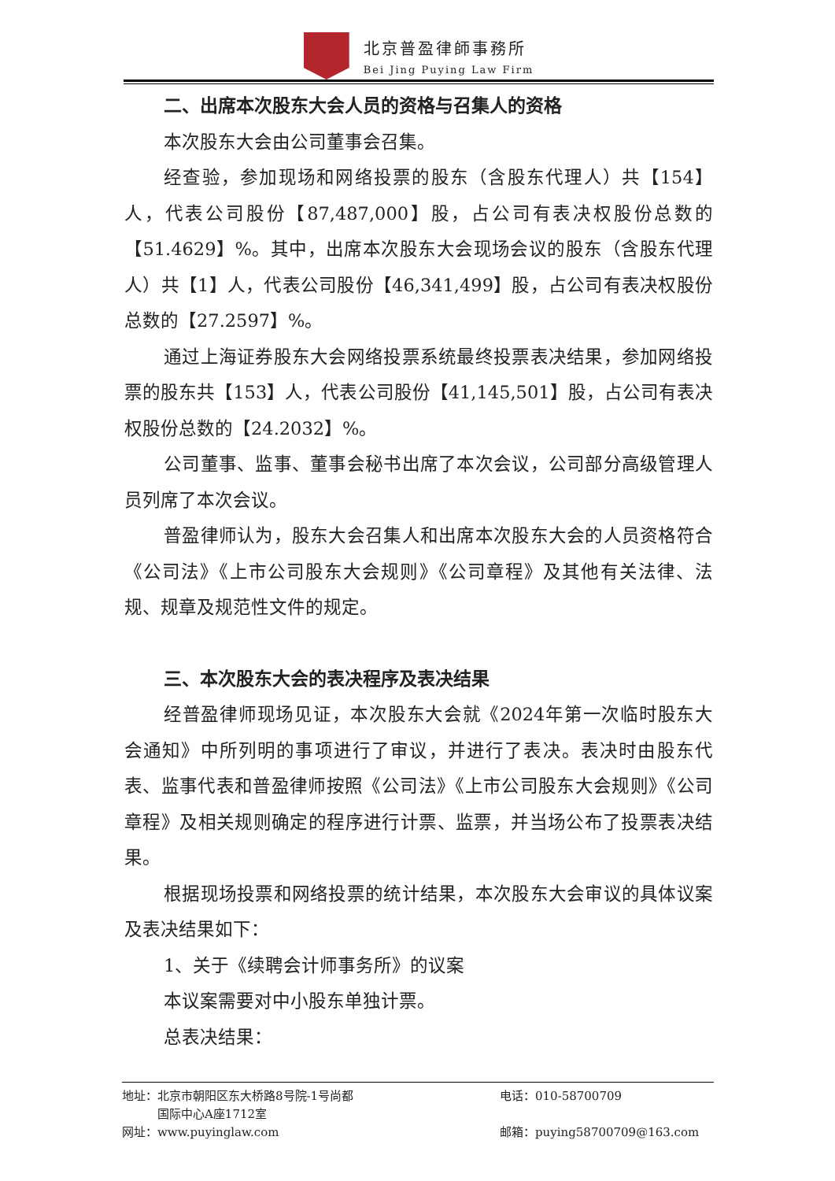北京普盈律師事務所
Bei Jing Puying Law Firm
二、出席本次股东大会人员的资格与召集人的资格
本次股东大会由公司董事会召集。
经查验，参加现场和网络投票的股东（含股东代理人）共【154】人，代表公司股份【87,487,000】股，占公司有表决权股份总数的【51.4629】%。其中，出席本次股东大会现场会议的股东（含股东代理人）共【1】人，代表公司股份【46,341,499】股，占公司有表决权股份总数的【27.2597】%。
通过上海证券股东大会网络投票系统最终投票表决结果，参加网络投票的股东共【153】人，代表公司股份【41,145,501】股，占公司有表决权股份总数的【24.2032】%。
公司董事、监事、董事会秘书出席了本次会议，公司部分高级管理人员列席了本次会议。
普盈律师认为，股东大会召集人和出席本次股东大会的人员资格符合《公司法》《上市公司股东大会规则》《公司章程》及其他有关法律、法规、规章及规范性文件的规定。
三、本次股东大会的表决程序及表决结果
经普盈律师现场见证，本次股东大会就《2024年第一次临时股东大会通知》中所列明的事项进行了审议，并进行了表决。表决时由股东代表、监事代表和普盈律师按照《公司法》《上市公司股东大会规则》《公司章程》及相关规则确定的程序进行计票、监票，并当场公布了投票表决结果。
根据现场投票和网络投票的统计结果，本次股东大会审议的具体议案及表决结果如下：
1、关于《续聘会计师事务所》的议案
本议案需要对中小股东单独计票。
总表决结果：
地址：北京市朝阳区东大桥路8号院-1号尚都
　　　国际中心A座1712室
电话：010-58700709
网址：www.puyinglaw.com 邮箱：puying58700709@163.com